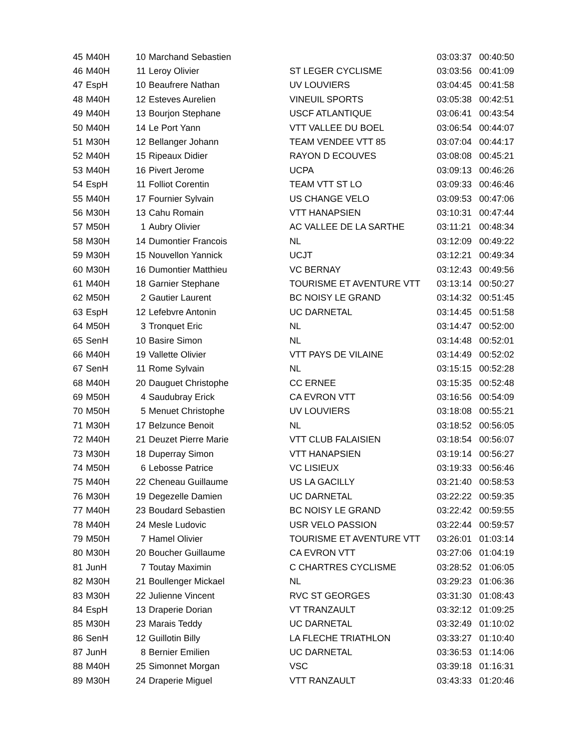| 45 | M40H | 10 | Marchand Sebastien | | 03:03:37 | 00:40:50 |
| 46 | M40H | 11 | Leroy Olivier | ST LEGER CYCLISME | 03:03:56 | 00:41:09 |
| 47 | EspH | 10 | Beaufrere Nathan | UV LOUVIERS | 03:04:45 | 00:41:58 |
| 48 | M40H | 12 | Esteves Aurelien | VINEUIL SPORTS | 03:05:38 | 00:42:51 |
| 49 | M40H | 13 | Bourjon Stephane | USCF ATLANTIQUE | 03:06:41 | 00:43:54 |
| 50 | M40H | 14 | Le Port Yann | VTT VALLEE DU BOEL | 03:06:54 | 00:44:07 |
| 51 | M30H | 12 | Bellanger Johann | TEAM VENDEE VTT 85 | 03:07:04 | 00:44:17 |
| 52 | M40H | 15 | Ripeaux Didier | RAYON D ECOUVES | 03:08:08 | 00:45:21 |
| 53 | M40H | 16 | Pivert Jerome | UCPA | 03:09:13 | 00:46:26 |
| 54 | EspH | 11 | Folliot Corentin | TEAM VTT ST LO | 03:09:33 | 00:46:46 |
| 55 | M40H | 17 | Fournier Sylvain | US CHANGE VELO | 03:09:53 | 00:47:06 |
| 56 | M30H | 13 | Cahu Romain | VTT HANAPSIEN | 03:10:31 | 00:47:44 |
| 57 | M50H | 1 | Aubry Olivier | AC VALLEE DE LA SARTHE | 03:11:21 | 00:48:34 |
| 58 | M30H | 14 | Dumontier Francois | NL | 03:12:09 | 00:49:22 |
| 59 | M30H | 15 | Nouvellon Yannick | UCJT | 03:12:21 | 00:49:34 |
| 60 | M30H | 16 | Dumontier Matthieu | VC BERNAY | 03:12:43 | 00:49:56 |
| 61 | M40H | 18 | Garnier Stephane | TOURISME ET AVENTURE VTT | 03:13:14 | 00:50:27 |
| 62 | M50H | 2 | Gautier Laurent | BC NOISY LE GRAND | 03:14:32 | 00:51:45 |
| 63 | EspH | 12 | Lefebvre Antonin | UC DARNETAL | 03:14:45 | 00:51:58 |
| 64 | M50H | 3 | Tronquet Eric | NL | 03:14:47 | 00:52:00 |
| 65 | SenH | 10 | Basire Simon | NL | 03:14:48 | 00:52:01 |
| 66 | M40H | 19 | Vallette Olivier | VTT PAYS DE VILAINE | 03:14:49 | 00:52:02 |
| 67 | SenH | 11 | Rome Sylvain | NL | 03:15:15 | 00:52:28 |
| 68 | M40H | 20 | Dauguet Christophe | CC ERNEE | 03:15:35 | 00:52:48 |
| 69 | M50H | 4 | Saudubray Erick | CA EVRON VTT | 03:16:56 | 00:54:09 |
| 70 | M50H | 5 | Menuet Christophe | UV LOUVIERS | 03:18:08 | 00:55:21 |
| 71 | M30H | 17 | Belzunce Benoit | NL | 03:18:52 | 00:56:05 |
| 72 | M40H | 21 | Deuzet Pierre Marie | VTT CLUB FALAISIEN | 03:18:54 | 00:56:07 |
| 73 | M30H | 18 | Duperray Simon | VTT HANAPSIEN | 03:19:14 | 00:56:27 |
| 74 | M50H | 6 | Lebosse Patrice | VC LISIEUX | 03:19:33 | 00:56:46 |
| 75 | M40H | 22 | Cheneau Guillaume | US LA GACILLY | 03:21:40 | 00:58:53 |
| 76 | M30H | 19 | Degezelle Damien | UC DARNETAL | 03:22:22 | 00:59:35 |
| 77 | M40H | 23 | Boudard Sebastien | BC NOISY LE GRAND | 03:22:42 | 00:59:55 |
| 78 | M40H | 24 | Mesle Ludovic | USR VELO PASSION | 03:22:44 | 00:59:57 |
| 79 | M50H | 7 | Hamel Olivier | TOURISME ET AVENTURE VTT | 03:26:01 | 01:03:14 |
| 80 | M30H | 20 | Boucher Guillaume | CA EVRON VTT | 03:27:06 | 01:04:19 |
| 81 | JunH | 7 | Toutay Maximin | C CHARTRES CYCLISME | 03:28:52 | 01:06:05 |
| 82 | M30H | 21 | Boullenger Mickael | NL | 03:29:23 | 01:06:36 |
| 83 | M30H | 22 | Julienne Vincent | RVC ST GEORGES | 03:31:30 | 01:08:43 |
| 84 | EspH | 13 | Draperie Dorian | VT TRANZAULT | 03:32:12 | 01:09:25 |
| 85 | M30H | 23 | Marais Teddy | UC DARNETAL | 03:32:49 | 01:10:02 |
| 86 | SenH | 12 | Guillotin Billy | LA FLECHE TRIATHLON | 03:33:27 | 01:10:40 |
| 87 | JunH | 8 | Bernier Emilien | UC DARNETAL | 03:36:53 | 01:14:06 |
| 88 | M40H | 25 | Simonnet Morgan | VSC | 03:39:18 | 01:16:31 |
| 89 | M30H | 24 | Draperie Miguel | VTT RANZAULT | 03:43:33 | 01:20:46 |